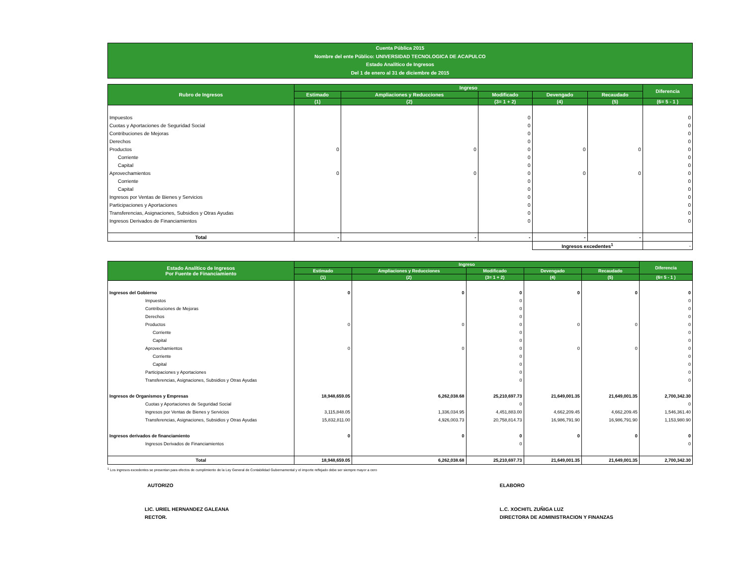Cuenta Pública 2015
Nombre del ente Público: UNIVERSIDAD TECNOLOGICA DE ACAPULCO
Estado Analítico de Ingresos
Del 1 de enero al 31 de diciembre de 2015
| Rubro de Ingresos | Ingreso | | | | | Diferencia |
| --- | --- | --- | --- | --- | --- | --- |
| | Estimado | Ampliaciones y Reducciones | Modificado | Devengado | Recaudado | |
| | (1) | (2) | (3= 1 + 2) | (4) | (5) | (6= 5 - 1 ) |
| Impuestos | | | 0 | | | 0 |
| Cuotas y Aportaciones de Seguridad Social | | | 0 | | | 0 |
| Contribuciones de Mejoras | | | 0 | | | 0 |
| Derechos | | | 0 | | | 0 |
| Productos | 0 | 0 | 0 | 0 | 0 | 0 |
| Corriente | | | 0 | | | 0 |
| Capital | | | 0 | | | 0 |
| Aprovechamientos | 0 | 0 | 0 | 0 | 0 | 0 |
| Corriente | | | 0 | | | 0 |
| Capital | | | 0 | | | 0 |
| Ingresos por Ventas de Bienes y Servicios | | | 0 | | | 0 |
| Participaciones y Aportaciones | | | 0 | | | 0 |
| Transferencias, Asignaciones, Subsidios y Otras Ayudas | | | 0 | | | 0 |
| Ingresos Derivados de Financiamientos | | | 0 | | | 0 |
| Total | - | - | - | - | - | |
| | | | | Ingresos excedentes<sup>1</sup> | | - |
| Estado Analítico de Ingresos Por Fuente de Financiamiento | Ingreso | | | | | Diferencia |
| --- | --- | --- | --- | --- | --- | --- |
| | Estimado | Ampliaciones y Reducciones | Modificado | Devengado | Recaudado | |
| | (1) | (2) | (3= 1 + 2) | (4) | (5) | (6= 5 - 1 ) |
| Ingresos del Gobierno | 0 | 0 | 0 | 0 | 0 | 0 |
| Impuestos | | | 0 | | | 0 |
| Contribuciones de Mejoras | | | 0 | | | 0 |
| Derechos | | | 0 | | | 0 |
| Productos | 0 | 0 | 0 | 0 | 0 | 0 |
| Corriente | | | 0 | | | 0 |
| Capital | | | 0 | | | 0 |
| Aprovechamientos | 0 | 0 | 0 | 0 | 0 | 0 |
| Corriente | | | 0 | | | 0 |
| Capital | | | 0 | | | 0 |
| Participaciones y Aportaciones | | | 0 | | | 0 |
| Transferencias, Asignaciones, Subsidios y Otras Ayudas | | | 0 | | | 0 |
| Ingresos de Organismos y Empresas | 18,948,659.05 | 6,262,038.68 | 25,210,697.73 | 21,649,001.35 | 21,649,001.35 | 2,700,342.30 |
| Cuotas y Aportaciones de Seguridad Social | | | 0 | | | 0 |
| Ingresos por Ventas de Bienes y Servicios | 3,115,848.05 | 1,336,034.95 | 4,451,883.00 | 4,662,209.45 | 4,662,209.45 | 1,546,361.40 |
| Transferencias, Asignaciones, Subsidios y Otras Ayudas | 15,832,811.00 | 4,926,003.73 | 20,758,814.73 | 16,986,791.90 | 16,986,791.90 | 1,153,980.90 |
| Ingresos derivados de financiamiento | 0 | 0 | 0 | 0 | 0 | 0 |
| Ingresos Derivados de Financiamientos | | | 0 | | | 0 |
| Total | 18,948,659.05 | 6,262,038.68 | 25,210,697.73 | 21,649,001.35 | 21,649,001.35 | 2,700,342.30 |
<sup>1</sup> Los ingresos excedentes se presentan para efectos de cumplimiento de la Ley General de Contabilidad Gubernamental y el importe reflejado debe ser siempre mayor a cero
AUTORIZO
LIC. URIEL HERNANDEZ GALEANA
RECTOR.
ELABORO
L.C. XOCHITL ZUÑIGA LUZ
DIRECTORA DE ADMINISTRACION Y FINANZAS